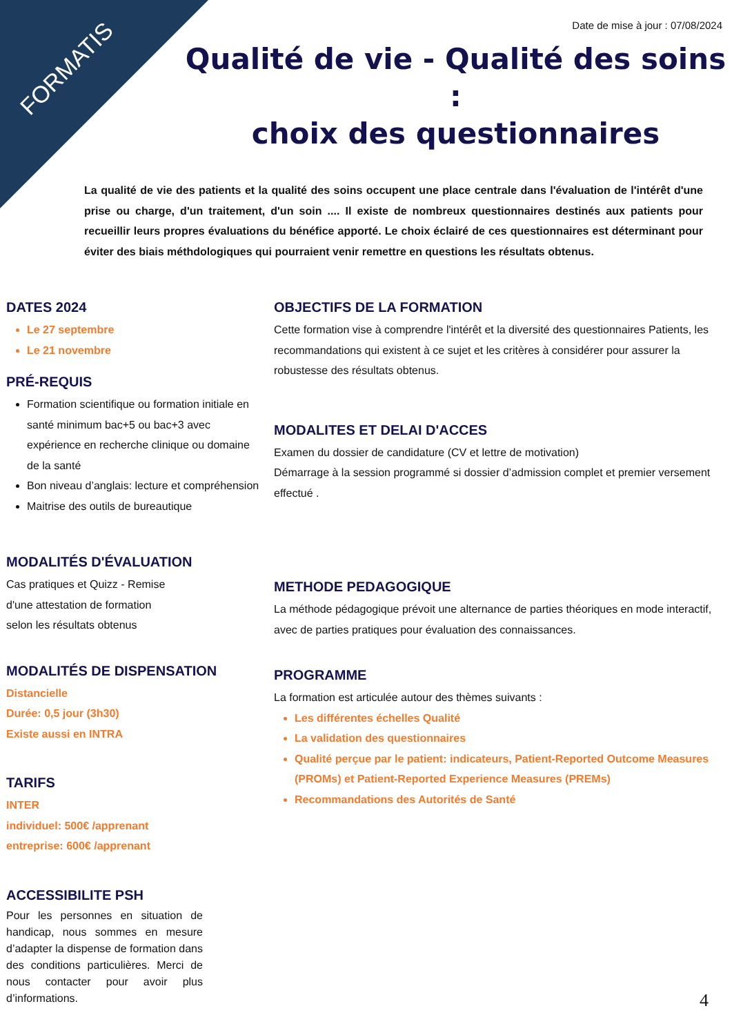FORMATIS
Date de mise à jour : 07/08/2024
Qualité de vie - Qualité des soins :
choix des questionnaires
La qualité de vie des patients et la qualité des soins occupent une place centrale dans l'évaluation de l'intérêt d'une prise ou charge, d'un traitement, d'un soin .... Il existe de nombreux questionnaires destinés aux patients pour recueillir leurs propres évaluations du bénéfice apporté. Le choix éclairé de ces questionnaires est déterminant pour éviter des biais méthdologiques qui pourraient venir remettre en questions les résultats obtenus.
DATES 2024
Le 27 septembre
Le 21 novembre
PRÉ-REQUIS
Formation scientifique ou formation initiale en santé minimum bac+5 ou bac+3 avec expérience en recherche clinique ou domaine de la santé
Bon niveau d’anglais: lecture et compréhension
Maitrise des outils de bureautique
MODALITÉS D'ÉVALUATION
Cas pratiques et Quizz - Remise
d'une attestation de formation
selon les résultats obtenus
MODALITÉS DE DISPENSATION
Distancielle
Durée: 0,5 jour (3h30)
Existe aussi en INTRA
TARIFS
INTER
individuel: 500€ /apprenant
entreprise: 600€ /apprenant
ACCESSIBILITE PSH
Pour les personnes en situation de handicap, nous sommes en mesure d’adapter la dispense de formation dans des conditions particulières. Merci de nous contacter pour avoir plus d’informations.
OBJECTIFS DE LA FORMATION
Cette formation vise à comprendre l'intérêt et la diversité des questionnaires Patients, les recommandations qui existent à ce sujet et les critères à considérer pour assurer la robustesse des résultats obtenus.
MODALITES ET DELAI D'ACCES
Examen du dossier de candidature (CV et lettre de motivation)
Démarrage à la session programmé si dossier d’admission complet et premier versement effectué .
METHODE PEDAGOGIQUE
La méthode pédagogique prévoit une alternance de parties théoriques en mode interactif, avec de parties pratiques pour évaluation des connaissances.
PROGRAMME
La formation est articulée autour des thèmes suivants :
Les différentes échelles Qualité
La validation des questionnaires
Qualité perçue par le patient: indicateurs, Patient-Reported Outcome Measures (PROMs) et Patient-Reported Experience Measures (PREMs)
Recommandations des Autorités de Santé
4